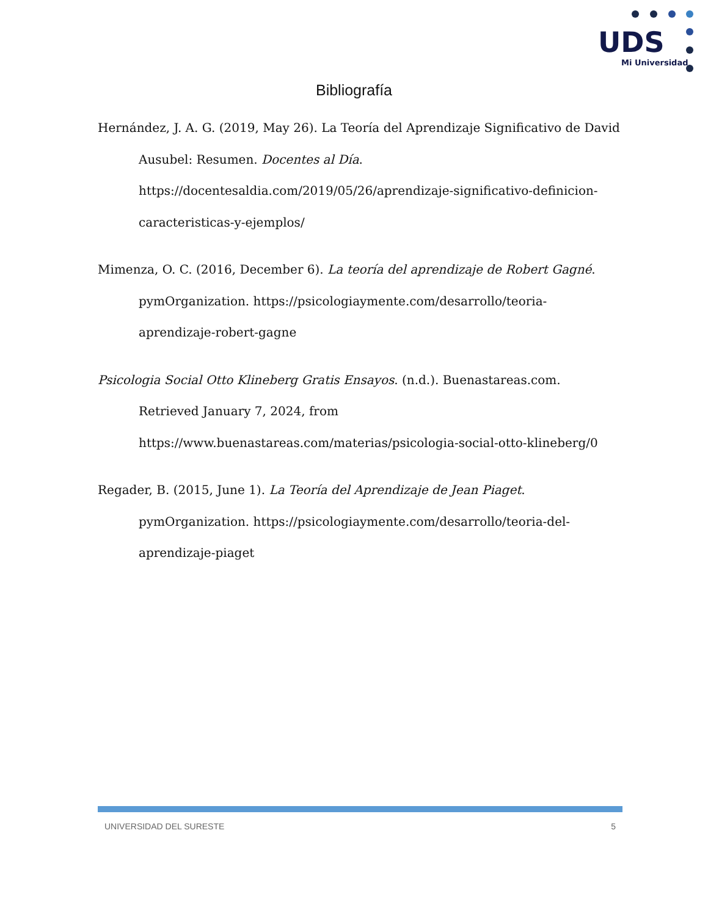UDS
Mi Universidad
Bibliografía
Hernández, J. A. G. (2019, May 26). La Teoría del Aprendizaje Significativo de David Ausubel: Resumen. Docentes al Día. https://docentesaldia.com/2019/05/26/aprendizaje-significativo-definicion-caracteristicas-y-ejemplos/
Mimenza, O. C. (2016, December 6). La teoría del aprendizaje de Robert Gagné. pymOrganization. https://psicologiaymente.com/desarrollo/teoria-aprendizaje-robert-gagne
Psicologia Social Otto Klineberg Gratis Ensayos. (n.d.). Buenastareas.com. Retrieved January 7, 2024, from https://www.buenastareas.com/materias/psicologia-social-otto-klineberg/0
Regader, B. (2015, June 1). La Teoría del Aprendizaje de Jean Piaget. pymOrganization. https://psicologiaymente.com/desarrollo/teoria-del-aprendizaje-piaget
UNIVERSIDAD DEL SURESTE 5